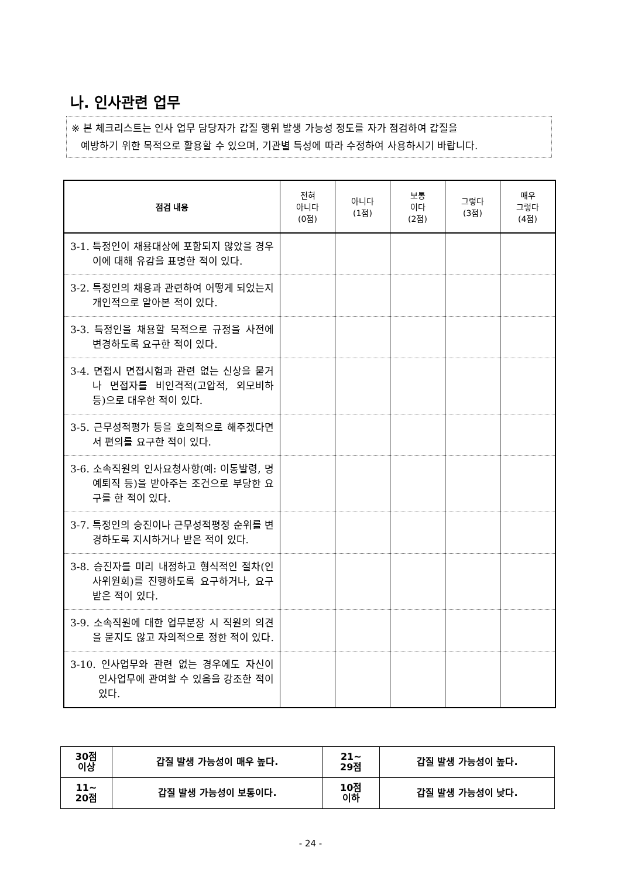나. 인사관련 업무
※ 본 체크리스트는 인사 업무 담당자가 갑질 행위 발생 가능성 정도를 자가 점검하여 갑질을
예방하기 위한 목적으로 활용할 수 있으며, 기관별 특성에 따라 수정하여 사용하시기 바랍니다.
| 점검 내용 | 전혀 아니다 (0점) | 아니다 (1점) | 보통 이다 (2점) | 그렇다 (3점) | 매우 그렇다 (4점) |
| --- | --- | --- | --- | --- | --- |
| 3-1. 특정인이 채용대상에 포함되지 않았을 경우 이에 대해 유감을 표명한 적이 있다. | | | | | |
| 3-2. 특정인의 채용과 관련하여 어떻게 되었는지 개인적으로 알아본 적이 있다. | | | | | |
| 3-3. 특정인을 채용할 목적으로 규정을 사전에 변경하도록 요구한 적이 있다. | | | | | |
| 3-4. 면접시 면접시험과 관련 없는 신상을 묻거나 면접자를 비인격적(고압적, 외모비하 등)으로 대우한 적이 있다. | | | | | |
| 3-5. 근무성적평가 등을 호의적으로 해주겠다면서 편의를 요구한 적이 있다. | | | | | |
| 3-6. 소속직원의 인사요청사항(예: 이동발령, 명예퇴직 등)을 받아주는 조건으로 부당한 요구를 한 적이 있다. | | | | | |
| 3-7. 특정인의 승진이나 근무성적평정 순위를 변경하도록 지시하거나 받은 적이 있다. | | | | | |
| 3-8. 승진자를 미리 내정하고 형식적인 절차(인사위원회)를 진행하도록 요구하거나, 요구받은 적이 있다. | | | | | |
| 3-9. 소속직원에 대한 업무분장 시 직원의 의견을 묻지도 않고 자의적으로 정한 적이 있다. | | | | | |
| 3-10. 인사업무와 관련 없는 경우에도 자신이 인사업무에 관여할 수 있음을 강조한 적이 있다. | | | | | |
| 30점 이상 | 갑질 발생 가능성이 매우 높다. | 21~ 29점 | 갑질 발생 가능성이 높다. |
| 11~ 20점 | 갑질 발생 가능성이 보통이다. | 10점 이하 | 갑질 발생 가능성이 낮다. |
- 24 -